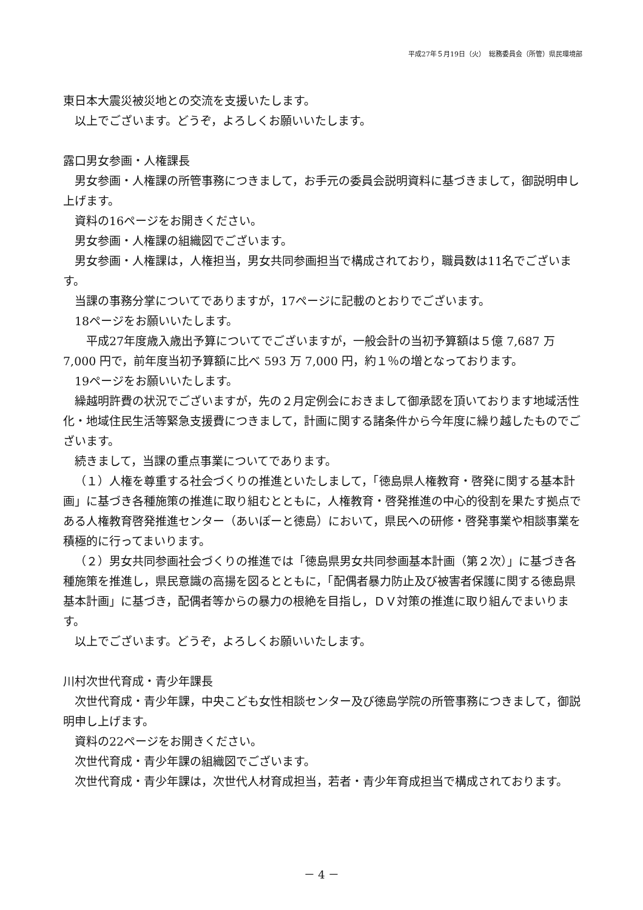平成27年５月19日（火）　総務委員会（所管）県民環境部
東日本大震災被災地との交流を支援いたします。
以上でございます。どうぞ，よろしくお願いいたします。
露口男女参画・人権課長
男女参画・人権課の所管事務につきまして，お手元の委員会説明資料に基づきまして，御説明申し上げます。
資料の16ページをお開きください。
男女参画・人権課の組織図でございます。
男女参画・人権課は，人権担当，男女共同参画担当で構成されており，職員数は11名でございます。
当課の事務分掌についてでありますが，17ページに記載のとおりでございます。
18ページをお願いいたします。
　平成27年度歳入歳出予算についてでございますが，一般会計の当初予算額は５億 7,687 万 7,000 円で，前年度当初予算額に比べ 593 万 7,000 円，約１％の増となっております。
19ページをお願いいたします。
繰越明許費の状況でございますが，先の２月定例会におきまして御承認を頂いております地域活性化・地域住民生活等緊急支援費につきまして，計画に関する諸条件から今年度に繰り越したものでございます。
続きまして，当課の重点事業についてであります。
（１）人権を尊重する社会づくりの推進といたしまして，「徳島県人権教育・啓発に関する基本計画」に基づき各種施策の推進に取り組むとともに，人権教育・啓発推進の中心的役割を果たす拠点である人権教育啓発推進センター（あいぽーと徳島）において，県民への研修・啓発事業や相談事業を積極的に行ってまいります。
（２）男女共同参画社会づくりの推進では「徳島県男女共同参画基本計画（第２次）」に基づき各種施策を推進し，県民意識の高揚を図るとともに，「配偶者暴力防止及び被害者保護に関する徳島県基本計画」に基づき，配偶者等からの暴力の根絶を目指し，ＤＶ対策の推進に取り組んでまいります。
以上でございます。どうぞ，よろしくお願いいたします。
川村次世代育成・青少年課長
次世代育成・青少年課，中央こども女性相談センター及び徳島学院の所管事務につきまして，御説明申し上げます。
資料の22ページをお開きください。
次世代育成・青少年課の組織図でございます。
次世代育成・青少年課は，次世代人材育成担当，若者・青少年育成担当で構成されております。
－ 4 －